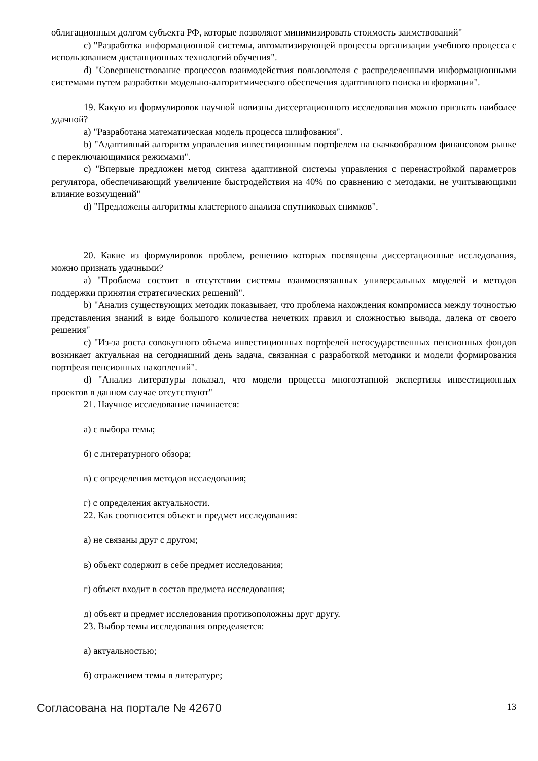облигационным долгом субъекта РФ, которые позволяют минимизировать стоимость заимствований"
c) "Разработка информационной системы, автоматизирующей процессы организации учебного процесса с использованием дистанционных технологий обучения".
d) "Совершенствование процессов взаимодействия пользователя с распределенными информационными системами путем разработки модельно-алгоритмического обеспечения адаптивного поиска информации".
19. Какую из формулировок научной новизны диссертационного исследования можно признать наиболее удачной?
a) "Разработана математическая модель процесса шлифования".
b) "Адаптивный алгоритм управления инвестиционным портфелем на скачкообразном финансовом рынке с переключающимися режимами".
c) "Впервые предложен метод синтеза адаптивной системы управления с перенастройкой параметров регулятора, обеспечивающий увеличение быстродействия на 40% по сравнению с методами, не учитывающими влияние возмущений"
d) "Предложены алгоритмы кластерного анализа спутниковых снимков".
20. Какие из формулировок проблем, решению которых посвящены диссертационные исследования, можно признать удачными?
a) "Проблема состоит в отсутствии системы взаимосвязанных универсальных моделей и методов поддержки принятия стратегических решений".
b) "Анализ существующих методик показывает, что проблема нахождения компромисса между точностью представления знаний в виде большого количества нечетких правил и сложностью вывода, далека от своего решения"
c) "Из-за роста совокупного объема инвестиционных портфелей негосударственных пенсионных фондов возникает актуальная на сегодняшний день задача, связанная с разработкой методики и модели формирования портфеля пенсионных накоплений".
d) "Анализ литературы показал, что модели процесса многоэтапной экспертизы инвестиционных проектов в данном случае отсутствуют"
21. Научное исследование начинается:
а) с выбора темы;
б) с литературного обзора;
в) с определения методов исследования;
г) с определения актуальности.
22. Как соотносится объект и предмет исследования:
а) не связаны друг с другом;
в) объект содержит в себе предмет исследования;
г) объект входит в состав предмета исследования;
д) объект и предмет исследования противоположны друг другу.
23. Выбор темы исследования определяется:
а) актуальностью;
б) отражением темы в литературе;
Согласована на портале № 42670 13